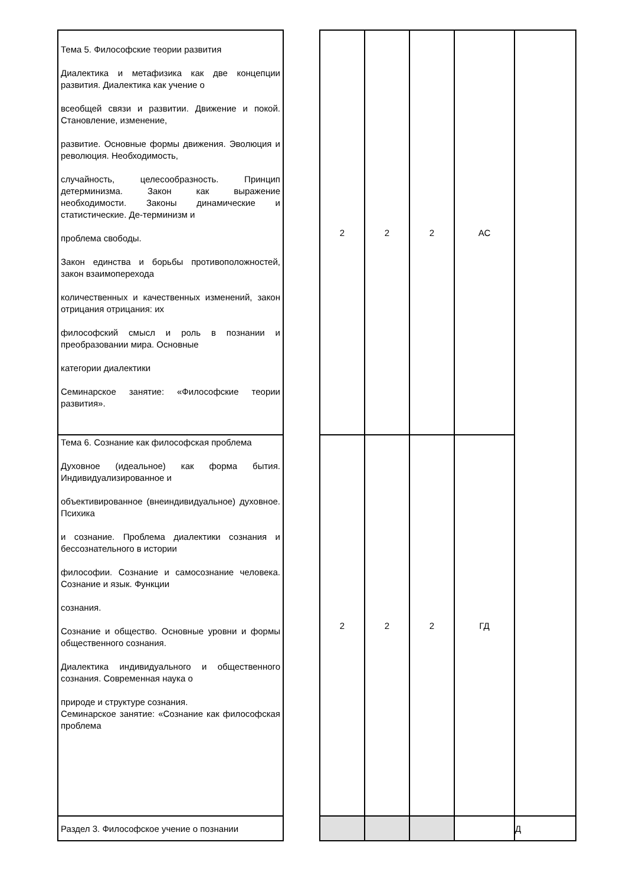| Тема 5. Философские теории развития Диалектика и метафизика как две концепции развития. Диалектика как учение о всеобщей связи и развитии. Движение и покой. Становление, изменение, развитие. Основные формы движения. Эволюция и революция. Необходимость, случайность, целесообразность. Принцип детерминизма. Закон как выражение необходимости. Законы динамические и статистические. Де-терминизм и проблема свободы. Закон единства и борьбы противоположностей, закон взаимоперехода количественных и качественных изменений, закон отрицания отрицания: их философский смысл и роль в познании и преобразовании мира. Основные категории диалектики Семинарское занятие: «Философские теории развития». | | 2 | 2 | 2 | АС | |
| Тема 6. Сознание как философская проблема Духовное (идеальное) как форма бытия. Индивидуализированное и объективированное (внеиндивидуальное) духовное. Психика и сознание. Проблема диалектики сознания и бессознательного в истории философии. Сознание и самосознание человека. Сознание и язык. Функции сознания. Сознание и общество. Основные уровни и формы общественного сознания. Диалектика индивидуального и общественного сознания. Современная наука о природе и структуре сознания. Семинарское занятие: «Сознание как философская проблема | | 2 | 2 | 2 | ГД | |
| Раздел 3. Философское учение о познании | | | | | | Д |